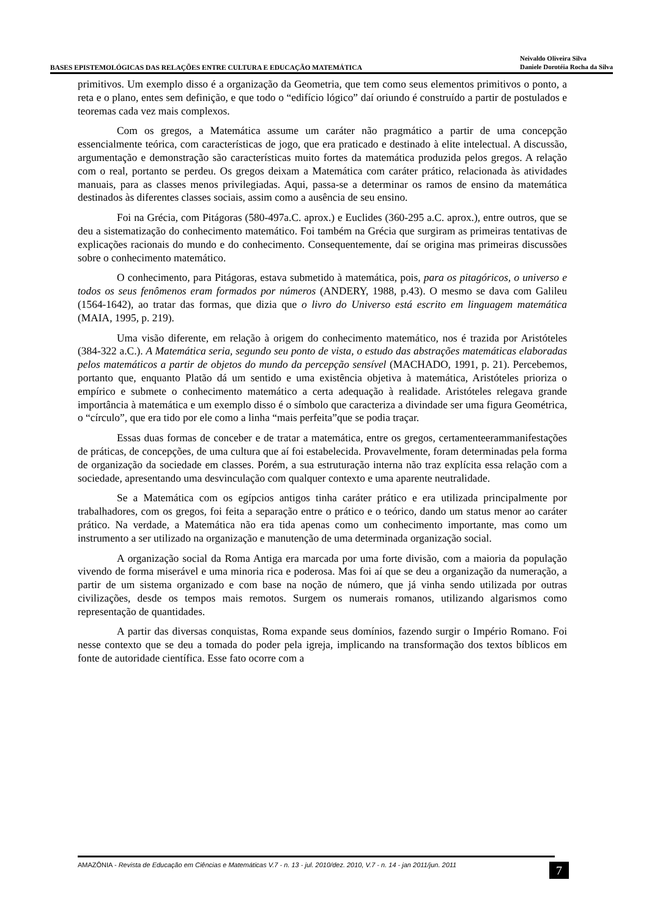BASES EPISTEMOLÓGICAS DAS RELAÇÕES ENTRE CULTURA E EDUCAÇÃO MATEMÁTICA
Neivaldo Oliveira Silva
Daniele Dorotéia Rocha da Silva
primitivos. Um exemplo disso é a organização da Geometria, que tem como seus elementos primitivos o ponto, a reta e o plano, entes sem definição, e que todo o “edifício lógico” daí oriundo é construído a partir de postulados e teoremas cada vez mais complexos.
Com os gregos, a Matemática assume um caráter não pragmático a partir de uma concepção essencialmente teórica, com características de jogo, que era praticado e destinado à elite intelectual. A discussão, argumentação e demonstração são características muito fortes da matemática produzida pelos gregos. A relação com o real, portanto se perdeu. Os gregos deixam a Matemática com caráter prático, relacionada às atividades manuais, para as classes menos privilegiadas. Aqui, passa-se a determinar os ramos de ensino da matemática destinados às diferentes classes sociais, assim como a ausência de seu ensino.
Foi na Grécia, com Pitágoras (580-497a.C. aprox.) e Euclides (360-295 a.C. aprox.), entre outros, que se deu a sistematização do conhecimento matemático. Foi também na Grécia que surgiram as primeiras tentativas de explicações racionais do mundo e do conhecimento. Consequentemente, daí se origina mas primeiras discussões sobre o conhecimento matemático.
O conhecimento, para Pitágoras, estava submetido à matemática, pois, para os pitagóricos, o universo e todos os seus fenômenos eram formados por números (ANDERY, 1988, p.43). O mesmo se dava com Galileu (1564-1642), ao tratar das formas, que dizia que o livro do Universo está escrito em linguagem matemática (MAIA, 1995, p. 219).
Uma visão diferente, em relação à origem do conhecimento matemático, nos é trazida por Aristóteles (384-322 a.C.). A Matemática seria, segundo seu ponto de vista, o estudo das abstrações matemáticas elaboradas pelos matemáticos a partir de objetos do mundo da percepção sensível (MACHADO, 1991, p. 21). Percebemos, portanto que, enquanto Platão dá um sentido e uma existência objetiva à matemática, Aristóteles prioriza o empírico e submete o conhecimento matemático a certa adequação à realidade. Aristóteles relegava grande importância à matemática e um exemplo disso é o símbolo que caracteriza a divindade ser uma figura Geométrica, o “círculo”, que era tido por ele como a linha “mais perfeita”que se podia traçar.
Essas duas formas de conceber e de tratar a matemática, entre os gregos, certamenteerammanifestações de práticas, de concepções, de uma cultura que aí foi estabelecida. Provavelmente, foram determinadas pela forma de organização da sociedade em classes. Porém, a sua estruturação interna não traz explícita essa relação com a sociedade, apresentando uma desvinculação com qualquer contexto e uma aparente neutralidade.
Se a Matemática com os egípcios antigos tinha caráter prático e era utilizada principalmente por trabalhadores, com os gregos, foi feita a separação entre o prático e o teórico, dando um status menor ao caráter prático. Na verdade, a Matemática não era tida apenas como um conhecimento importante, mas como um instrumento a ser utilizado na organização e manutenção de uma determinada organização social.
A organização social da Roma Antiga era marcada por uma forte divisão, com a maioria da população vivendo de forma miserável e uma minoria rica e poderosa. Mas foi aí que se deu a organização da numeração, a partir de um sistema organizado e com base na noção de número, que já vinha sendo utilizada por outras civilizações, desde os tempos mais remotos. Surgem os numerais romanos, utilizando algarismos como representação de quantidades.
A partir das diversas conquistas, Roma expande seus domínios, fazendo surgir o Império Romano. Foi nesse contexto que se deu a tomada do poder pela igreja, implicando na transformação dos textos bíblicos em fonte de autoridade científica. Esse fato ocorre com a
AMAZÔNIA - Revista de Educação em Ciências e Matemáticas V.7 - n. 13 - jul. 2010/dez. 2010, V.7 - n. 14 - jan 2011/jun. 2011
7